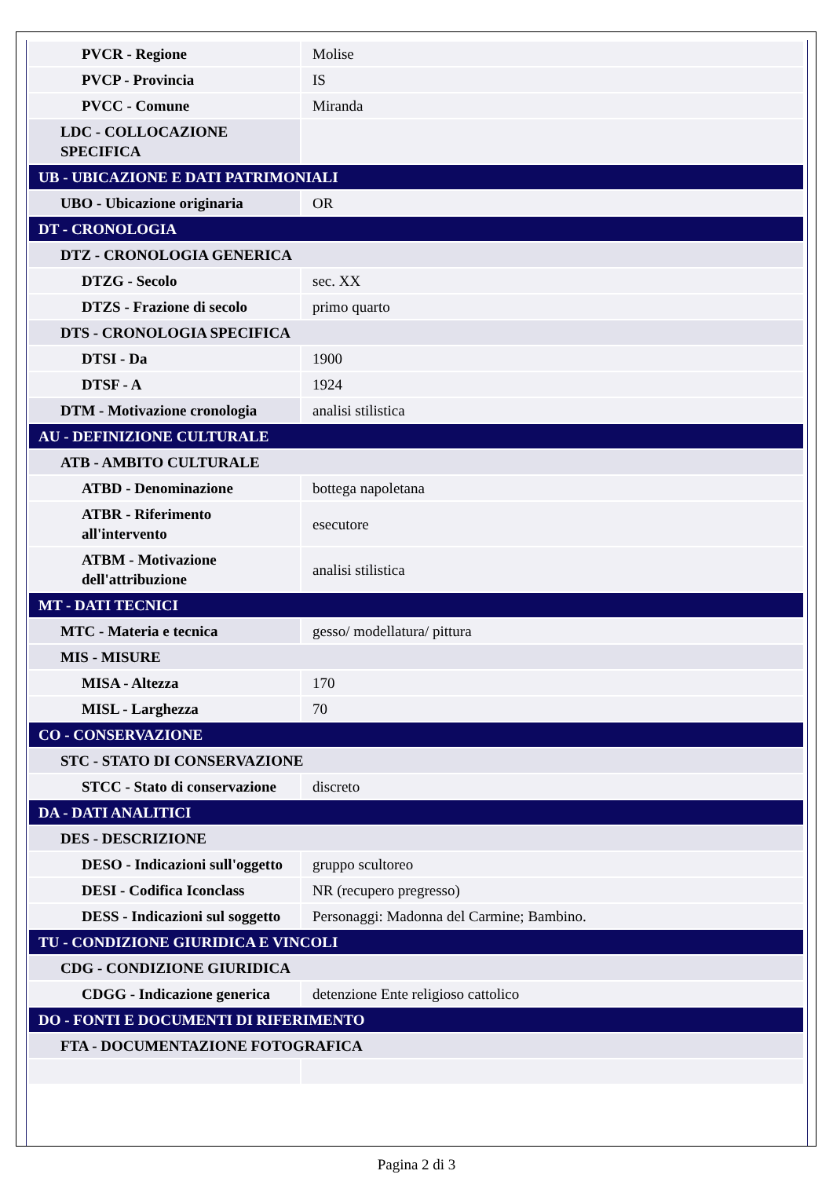| PVCR - Regione | Molise |
| PVCP - Provincia | IS |
| PVCC - Comune | Miranda |
| LDC - COLLOCAZIONE SPECIFICA | |
| UB - UBICAZIONE E DATI PATRIMONIALI | |
| UBO - Ubicazione originaria | OR |
| DT - CRONOLOGIA | |
| DTZ - CRONOLOGIA GENERICA | |
| DTZG - Secolo | sec. XX |
| DTZS - Frazione di secolo | primo quarto |
| DTS - CRONOLOGIA SPECIFICA | |
| DTSI - Da | 1900 |
| DTSF - A | 1924 |
| DTM - Motivazione cronologia | analisi stilistica |
| AU - DEFINIZIONE CULTURALE | |
| ATB - AMBITO CULTURALE | |
| ATBD - Denominazione | bottega napoletana |
| ATBR - Riferimento all'intervento | esecutore |
| ATBM - Motivazione dell'attribuzione | analisi stilistica |
| MT - DATI TECNICI | |
| MTC - Materia e tecnica | gesso/ modellatura/ pittura |
| MIS - MISURE | |
| MISA - Altezza | 170 |
| MISL - Larghezza | 70 |
| CO - CONSERVAZIONE | |
| STC - STATO DI CONSERVAZIONE | |
| STCC - Stato di conservazione | discreto |
| DA - DATI ANALITICI | |
| DES - DESCRIZIONE | |
| DESO - Indicazioni sull'oggetto | gruppo scultoreo |
| DESI - Codifica Iconclass | NR (recupero pregresso) |
| DESS - Indicazioni sul soggetto | Personaggi: Madonna del Carmine; Bambino. |
| TU - CONDIZIONE GIURIDICA E VINCOLI | |
| CDG - CONDIZIONE GIURIDICA | |
| CDGG - Indicazione generica | detenzione Ente religioso cattolico |
| DO - FONTI E DOCUMENTI DI RIFERIMENTO | |
| FTA - DOCUMENTAZIONE FOTOGRAFICA | |
Pagina 2 di 3